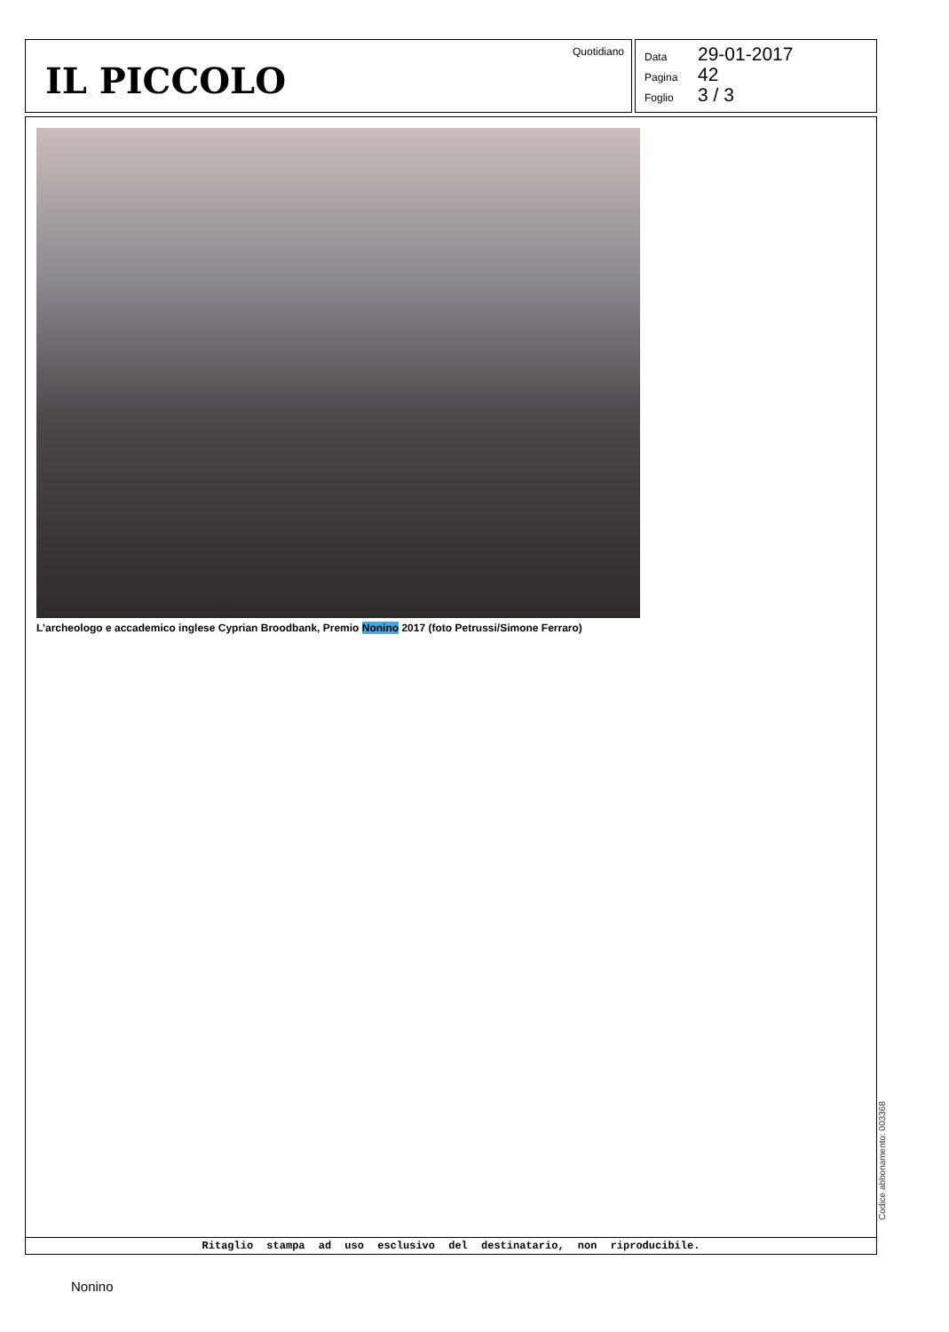IL PICCOLO
Quotidiano
Data 29-01-2017
Pagina 42
Foglio 3 / 3
L’archeologo e accademico inglese Cyprian Broodbank, Premio Nonino 2017 (foto Petrussi/Simone Ferraro)
Ritaglio stampa ad uso esclusivo del destinatario, non riproducibile.
Codice abbonamento: 003368
Nonino